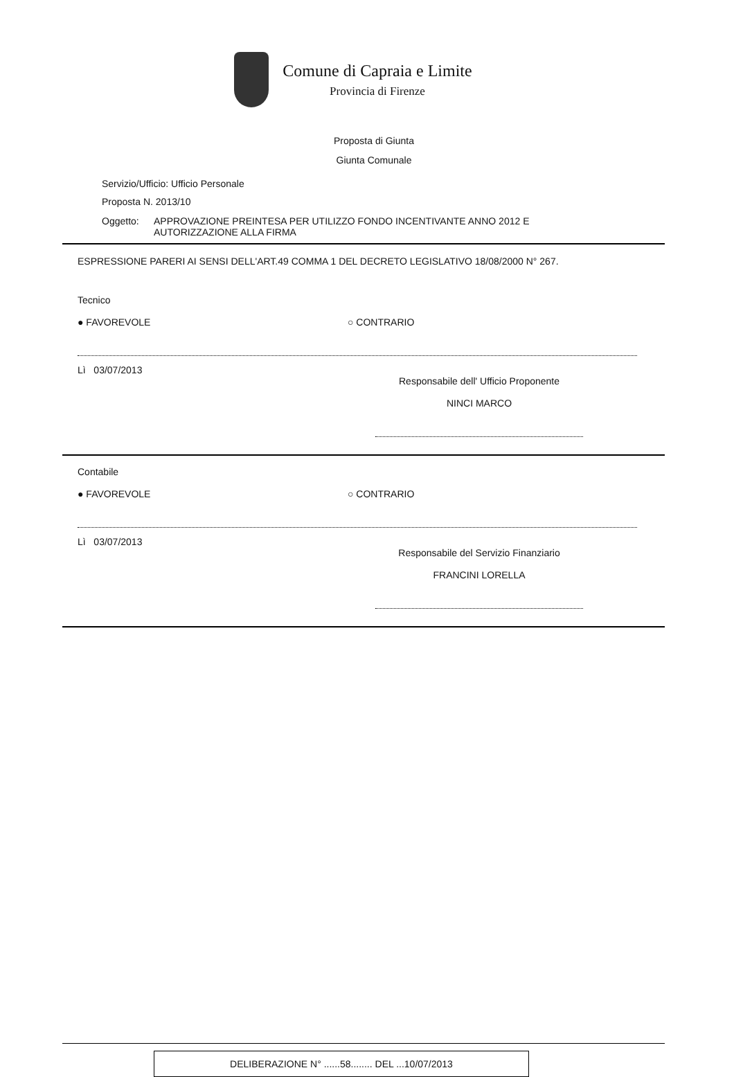Comune di Capraia e Limite
Provincia di Firenze
Proposta di Giunta
Giunta Comunale
Servizio/Ufficio: Ufficio Personale
Proposta N. 2013/10
Oggetto: APPROVAZIONE PREINTESA PER UTILIZZO FONDO INCENTIVANTE ANNO 2012 E
AUTORIZZAZIONE ALLA FIRMA
ESPRESSIONE PARERI AI SENSI DELL'ART.49 COMMA 1 DEL DECRETO LEGISLATIVO 18/08/2000 N° 267.
Tecnico
● FAVOREVOLE ○ CONTRARIO
Lì 03/07/2013
Responsabile dell' Ufficio Proponente
NINCI MARCO
Contabile
● FAVOREVOLE ○ CONTRARIO
Lì 03/07/2013
Responsabile del Servizio Finanziario
FRANCINI LORELLA
DELIBERAZIONE N° ......58........ DEL ...10/07/2013